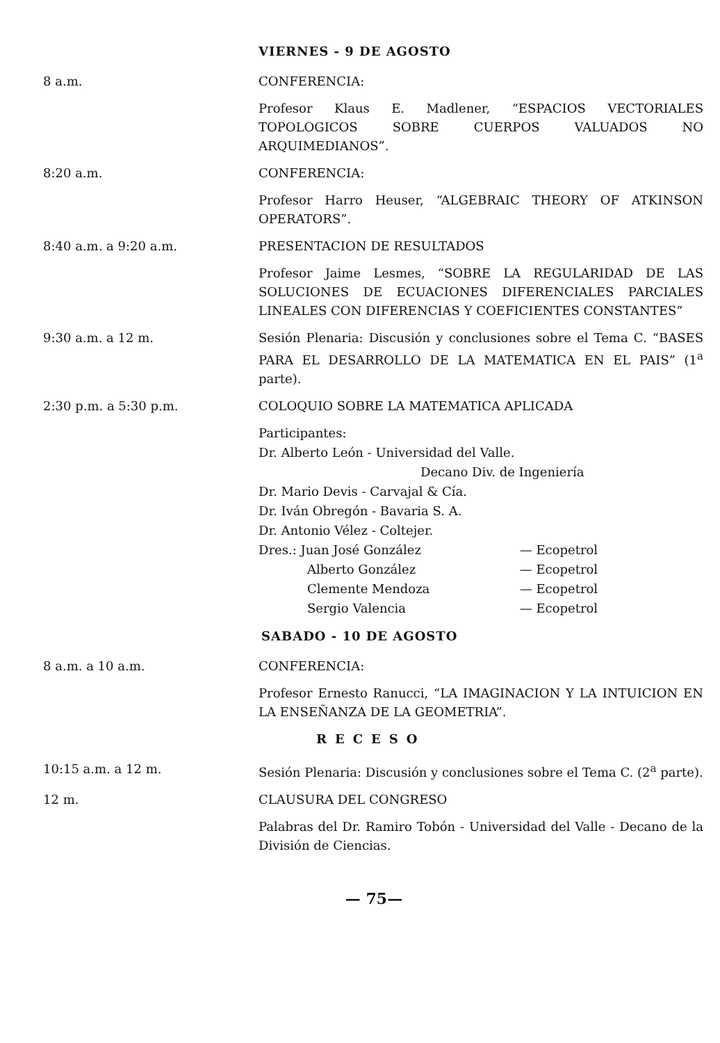VIERNES - 9 DE AGOSTO
8 a.m. CONFERENCIA:
Profesor Klaus E. Madlener, “ESPACIOS VECTORIALES TOPOLOGICOS SOBRE CUERPOS VALUADOS NO ARQUIMEDIANOS”.
8:20 a.m. CONFERENCIA:
Profesor Harro Heuser, “ALGEBRAIC THEORY OF ATKINSON OPERATORS”.
8:40 a.m. a 9:20 a.m. PRESENTACION DE RESULTADOS
Profesor Jaime Lesmes, “SOBRE LA REGULARIDAD DE LAS SOLUCIONES DE ECUACIONES DIFERENCIALES PARCIALES LINEALES CON DIFERENCIAS Y COEFICIENTES CONSTANTES”
9:30 a.m. a 12 m. Sesión Plenaria: Discusión y conclusiones sobre el Tema C. “BASES PARA EL DESARROLLO DE LA MATEMATICA EN EL PAIS” (1<sup>a</sup> parte).
2:30 p.m. a 5:30 p.m. COLOQUIO SOBRE LA MATEMATICA APLICADA
Participantes:
Dr. Alberto León - Universidad del Valle.
Decano Div. de Ingeniería
Dr. Mario Devis - Carvajal & Cía.
Dr. Iván Obregón - Bavaria S. A.
Dr. Antonio Vélez - Coltejer.
Dres.: Juan José González — Ecopetrol
Alberto González — Ecopetrol
Clemente Mendoza — Ecopetrol
Sergio Valencia — Ecopetrol
SABADO - 10 DE AGOSTO
8 a.m. a 10 a.m. CONFERENCIA:
Profesor Ernesto Ranucci, “LA IMAGINACION Y LA INTUICION EN LA ENSEÑANZA DE LA GEOMETRIA”.
RECESO
10:15 a.m. a 12 m. Sesión Plenaria: Discusión y conclusiones sobre el Tema C. (2<sup>a</sup> parte).
12 m. CLAUSURA DEL CONGRESO
Palabras del Dr. Ramiro Tobón - Universidad del Valle - Decano de la División de Ciencias.
— 75—